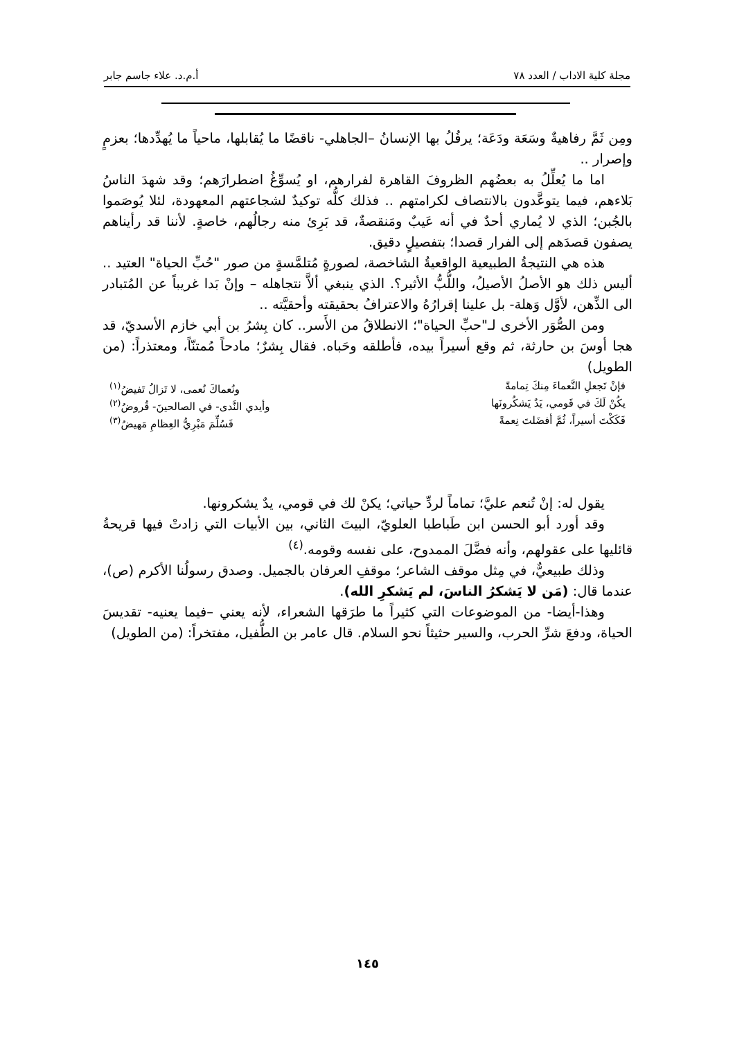مجلة كلية الاداب / العدد ٧٨ أ.م.د. علاء جاسم جابر
ومِن ثَمَّ رفاهيةٌ وسَعَة ودَعَة؛ يرفُلُ بها الإنسانُ –الجاهلي- ناقضًا ما يُقابلها، ماحياً ما يُهدِّدها؛ بعزمٍ وإصرار ..
اما ما يُعلِّلُ به بعضُهم الظروفَ القاهرة لفرارهم، او يُسوِّغُ اضطرارَهم؛ وقد شهدَ الناسُ بَلاءهم، فيما يتوعَّدون بالانتصاف لكرامتهم .. فذلك كلُّه توكيدٌ لشجاعتهم المعهودة، لئلا يُوصَموا بالجُبن؛ الذي لا يُماري أحدٌ في أنه عَيبٌ ومَنقصةٌ، قد بَرِئ منه رجالُهم، خاصةٍ. لأننا قد رأيناهم يصفون قصدَهم إلى الفرار قصدا؛ بتفصيلٍ دقيق.
هذه هي النتيجةُ الطبيعية الواقعيةُ الشاخصة، لصورةٍ مُتلمَّسةٍ من صور "حُبِّ الحياة" العتيد .. أليس ذلك هو الأصلُ الأصيلُ، واللُّبُّ الأثير؟. الذي ينبغي ألاَّ نتجاهله – وإنْ بَدا غريباً عن المُتبادر الى الذِّهن، لأوَّل وَهلة- بل علينا إقرارُهُ والاعترافُ بحقيقته وأحقيَّته ..
ومن الصُّوَر الأخرى لـ"حبِّ الحياة"؛ الانطلاقُ من الأَسر.. كان بِشرُ بن أبي خازم الأسديّ، قد هجا أوسَ بن حارثة، ثم وقع أسيراً بيده، فأطلقه وحَباه. فقال بِشرٌ؛ مادحاً مُمتنّاً، ومعتذراً: (من الطويل)
فإنْ تَجعلِ النَّعماءَ مِنكَ تِمامةً ونُعماكَ نُعمى، لا تَزالُ تَفيضُ<sup>(١)</sup>
يكُنْ لَكَ في قَومي، يَدٌ يَشكُرونَها وأيدي النَّدى- في الصالحينَ- قُروضُ<sup>(٢)</sup>
فَكَكْتَ أسيراً، ثُمَّ أفضَلتَ نِعمةً فَسُلِّمَ مَبْرِيُّ العِظامِ مَهيضُ<sup>(٣)</sup>
يقول له: إنْ تُنعم عليَّ؛ تماماً لردِّ حياتي؛ يكنْ لك في قومي، يدٌ يشكرونها.
وقد أورد أبو الحسن ابن طَباطبا العلويّ، البيتَ الثاني، بين الأبيات التي زادتْ فيها قريحةُ قائليها على عقولهم، وأنه فضَّلَ الممدوح، على نفسه وقومه.<sup>(٤)</sup>
وذلك طبيعيٌّ، في مِثل موقف الشاعر؛ موقفِ العرفان بالجميل. وصدق رسولُنا الأكرم (ص)، عندما قال: (مَن لا يَشكرُ الناسَ، لم يَشكرِ الله).
وهذا-أيضا- من الموضوعات التي كثيراً ما طرَقها الشعراء، لأنه يعني –فيما يعنيه- تقديسَ الحياة، ودفعَ شرِّ الحرب، والسير حثيثاً نحو السلام. قال عامر بن الطُّفيل، مفتخراً: (من الطويل)
١٤٥